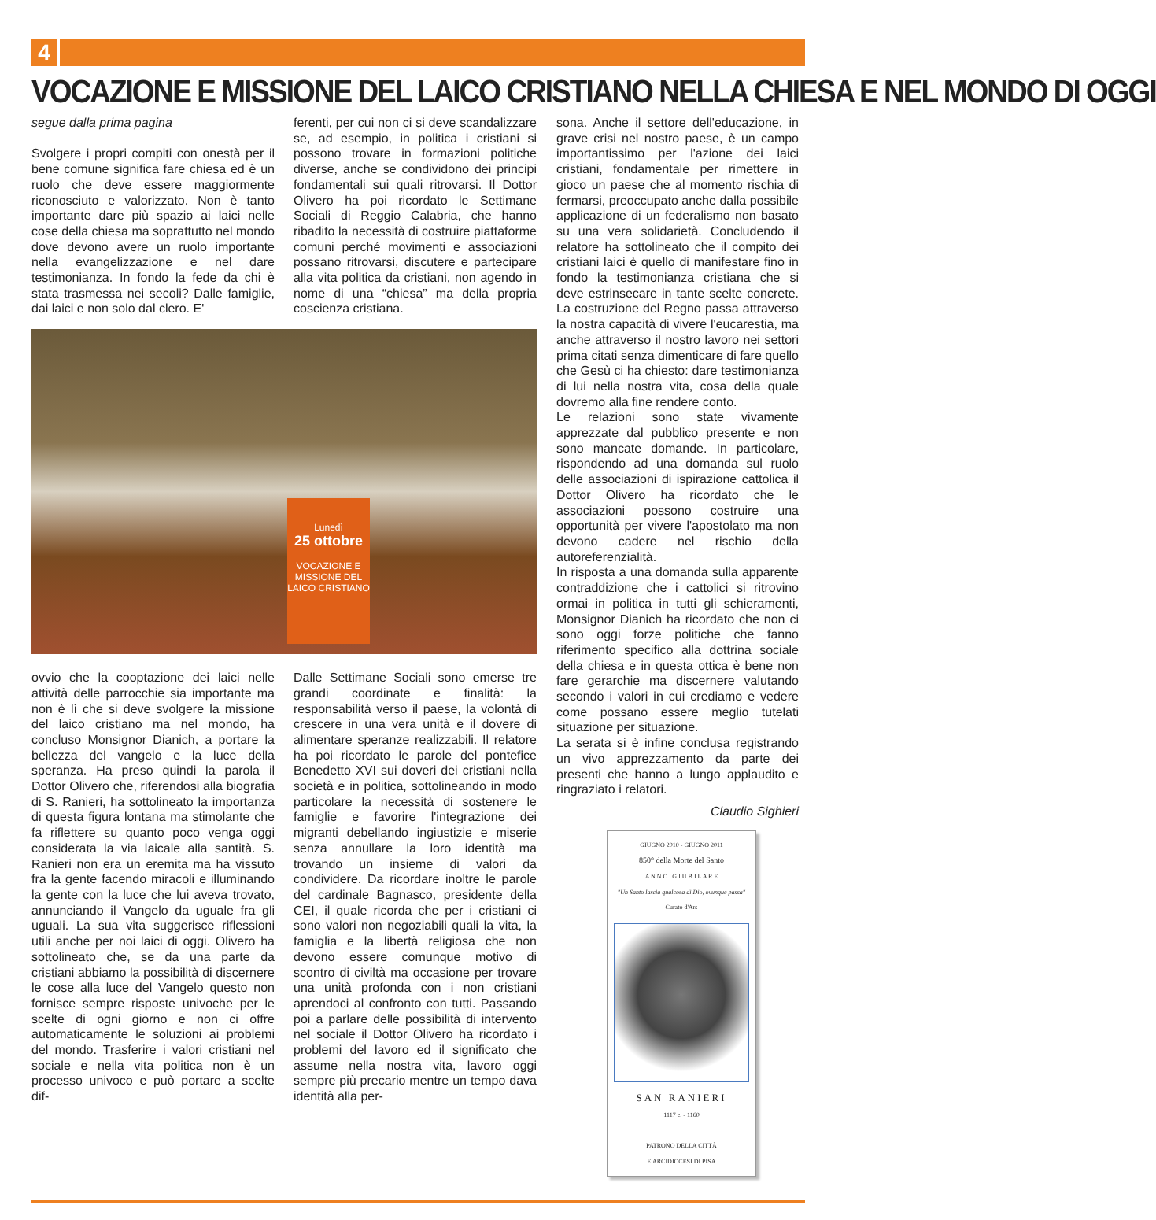4
VOCAZIONE E MISSIONE DEL LAICO CRISTIANO NELLA CHIESA E NEL MONDO DI OGGI
segue dalla prima pagina
Svolgere i propri compiti con onestà per il bene comune significa fare chiesa ed è un ruolo che deve essere maggiormente riconosciuto e valorizzato. Non è tanto importante dare più spazio ai laici nelle cose della chiesa ma soprattutto nel mondo dove devono avere un ruolo importante nella evangelizzazione e nel dare testimonianza. In fondo la fede da chi è stata trasmessa nei secoli? Dalle famiglie, dai laici e non solo dal clero. E'
ferenti, per cui non ci si deve scandalizzare se, ad esempio, in politica i cristiani si possono trovare in formazioni politiche diverse, anche se condividono dei principi fondamentali sui quali ritrovarsi. Il Dottor Olivero ha poi ricordato le Settimane Sociali di Reggio Calabria, che hanno ribadito la necessità di costruire piattaforme comuni perché movimenti e associazioni possano ritrovarsi, discutere e partecipare alla vita politica da cristiani, non agendo in nome di una “chiesa” ma della propria coscienza cristiana.
Lunedì
25 ottobre
VOCAZIONE E MISSIONE DEL LAICO CRISTIANO
ovvio che la cooptazione dei laici nelle attività delle parrocchie sia importante ma non è lì che si deve svolgere la missione del laico cristiano ma nel mondo, ha concluso Monsignor Dianich, a portare la bellezza del vangelo e la luce della speranza. Ha preso quindi la parola il Dottor Olivero che, riferendosi alla biografia di S. Ranieri, ha sottolineato la importanza di questa figura lontana ma stimolante che fa riflettere su quanto poco venga oggi considerata la via laicale alla santità. S. Ranieri non era un eremita ma ha vissuto fra la gente facendo miracoli e illuminando la gente con la luce che lui aveva trovato, annunciando il Vangelo da uguale fra gli uguali. La sua vita suggerisce riflessioni utili anche per noi laici di oggi. Olivero ha sottolineato che, se da una parte da cristiani abbiamo la possibilità di discernere le cose alla luce del Vangelo questo non fornisce sempre risposte univoche per le scelte di ogni giorno e non ci offre automaticamente le soluzioni ai problemi del mondo. Trasferire i valori cristiani nel sociale e nella vita politica non è un processo univoco e può portare a scelte dif-
Dalle Settimane Sociali sono emerse tre grandi coordinate e finalità: la responsabilità verso il paese, la volontà di crescere in una vera unità e il dovere di alimentare speranze realizzabili. Il relatore ha poi ricordato le parole del pontefice Benedetto XVI sui doveri dei cristiani nella società e in politica, sottolineando in modo particolare la necessità di sostenere le famiglie e favorire l'integrazione dei migranti debellando ingiustizie e miserie senza annullare la loro identità ma trovando un insieme di valori da condividere. Da ricordare inoltre le parole del cardinale Bagnasco, presidente della CEI, il quale ricorda che per i cristiani ci sono valori non negoziabili quali la vita, la famiglia e la libertà religiosa che non devono essere comunque motivo di scontro di civiltà ma occasione per trovare una unità profonda con i non cristiani aprendoci al confronto con tutti. Passando poi a parlare delle possibilità di intervento nel sociale il Dottor Olivero ha ricordato i problemi del lavoro ed il significato che assume nella nostra vita, lavoro oggi sempre più precario mentre un tempo dava identità alla per-
sona. Anche il settore dell'educazione, in grave crisi nel nostro paese, è un campo importantissimo per l'azione dei laici cristiani, fondamentale per rimettere in gioco un paese che al momento rischia di fermarsi, preoccupato anche dalla possibile applicazione di un federalismo non basato su una vera solidarietà. Concludendo il relatore ha sottolineato che il compito dei cristiani laici è quello di manifestare fino in fondo la testimonianza cristiana che si deve estrinsecare in tante scelte concrete. La costruzione del Regno passa attraverso la nostra capacità di vivere l'eucarestia, ma anche attraverso il nostro lavoro nei settori prima citati senza dimenticare di fare quello che Gesù ci ha chiesto: dare testimonianza di lui nella nostra vita, cosa della quale dovremo alla fine rendere conto.
Le relazioni sono state vivamente apprezzate dal pubblico presente e non sono mancate domande. In particolare, rispondendo ad una domanda sul ruolo delle associazioni di ispirazione cattolica il Dottor Olivero ha ricordato che le associazioni possono costruire una opportunità per vivere l'apostolato ma non devono cadere nel rischio della autoreferenzialità.
In risposta a una domanda sulla apparente contraddizione che i cattolici si ritrovino ormai in politica in tutti gli schieramenti, Monsignor Dianich ha ricordato che non ci sono oggi forze politiche che fanno riferimento specifico alla dottrina sociale della chiesa e in questa ottica è bene non fare gerarchie ma discernere valutando secondo i valori in cui crediamo e vedere come possano essere meglio tutelati situazione per situazione.
La serata si è infine conclusa registrando un vivo apprezzamento da parte dei presenti che hanno a lungo applaudito e ringraziato i relatori.
Claudio Sighieri
GIUGNO 2010 - GIUGNO 2011
850° della Morte del Santo
A N N O G I U B I L A R E
"Un Santo lascia qualcosa di Dio, ovunque passa" Curato d'Ars
SAN RANIERI
1117 c. - 1160
PATRONO DELLA CITTÀ
E ARCIDIOCESI DI PISA